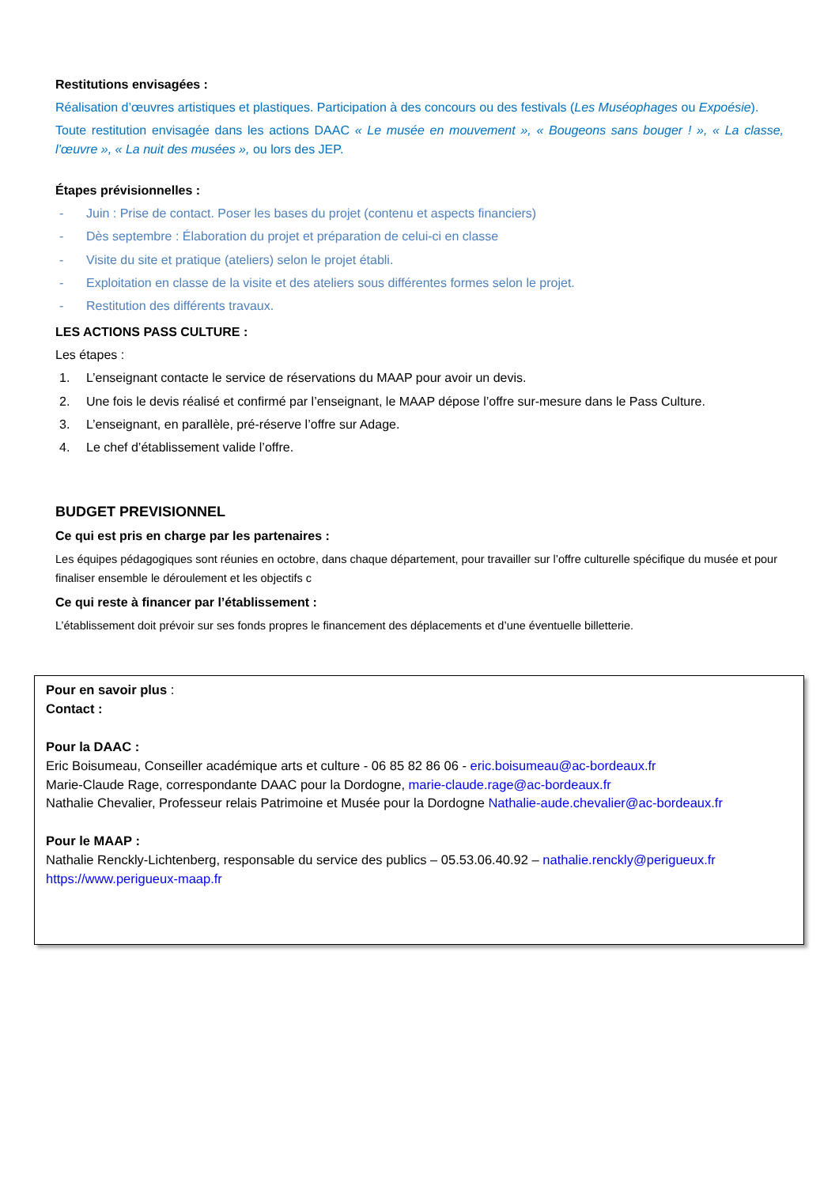Restitutions envisagées :
Réalisation d’œuvres artistiques et plastiques. Participation à des concours ou des festivals (Les Muséophages ou Expoésie).
Toute restitution envisagée dans les actions DAAC « Le musée en mouvement », « Bougeons sans bouger ! », « La classe, l’œuvre », « La nuit des musées », ou lors des JEP.
Étapes prévisionnelles :
- Juin : Prise de contact. Poser les bases du projet (contenu et aspects financiers)
- Dès septembre : Élaboration du projet et préparation de celui-ci en classe
- Visite du site et pratique (ateliers) selon le projet établi.
- Exploitation en classe de la visite et des ateliers sous différentes formes selon le projet.
- Restitution des différents travaux.
LES ACTIONS PASS CULTURE :
Les étapes :
1. L’enseignant contacte le service de réservations du MAAP pour avoir un devis.
2. Une fois le devis réalisé et confirmé par l’enseignant, le MAAP dépose l’offre sur-mesure dans le Pass Culture.
3. L’enseignant, en parallèle, pré-réserve l’offre sur Adage.
4. Le chef d’établissement valide l’offre.
BUDGET PREVISIONNEL
Ce qui est pris en charge par les partenaires :
Les équipes pédagogiques sont réunies en octobre, dans chaque département, pour travailler sur l’offre culturelle spécifique du musée et pour finaliser ensemble le déroulement et les objectifs c
Ce qui reste à financer par l’établissement :
L’établissement doit prévoir sur ses fonds propres le financement des déplacements et d’une éventuelle billetterie.
Pour en savoir plus :
Contact :
Pour la DAAC :
Eric Boisumeau, Conseiller académique arts et culture - 06 85 82 86 06 - eric.boisumeau@ac-bordeaux.fr
Marie-Claude Rage, correspondante DAAC pour la Dordogne, marie-claude.rage@ac-bordeaux.fr
Nathalie Chevalier, Professeur relais Patrimoine et Musée pour la Dordogne Nathalie-aude.chevalier@ac-bordeaux.fr
Pour le MAAP :
Nathalie Renckly-Lichtenberg, responsable du service des publics – 05.53.06.40.92 – nathalie.renckly@perigueux.fr
https://www.perigueux-maap.fr